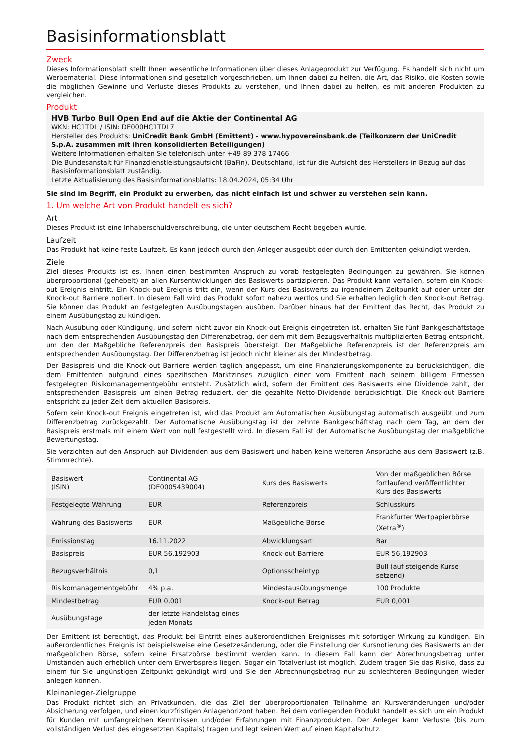Basisinformationsblatt
Zweck
Dieses Informationsblatt stellt Ihnen wesentliche Informationen über dieses Anlageprodukt zur Verfügung. Es handelt sich nicht um Werbematerial. Diese Informationen sind gesetzlich vorgeschrieben, um Ihnen dabei zu helfen, die Art, das Risiko, die Kosten sowie die möglichen Gewinne und Verluste dieses Produkts zu verstehen, und Ihnen dabei zu helfen, es mit anderen Produkten zu vergleichen.
Produkt
HVB Turbo Bull Open End auf die Aktie der Continental AG
WKN: HC1TDL / ISIN: DE000HC1TDL7
Hersteller des Produkts: UniCredit Bank GmbH (Emittent) - www.hypovereinsbank.de (Teilkonzern der UniCredit S.p.A. zusammen mit ihren konsolidierten Beteiligungen)
Weitere Informationen erhalten Sie telefonisch unter +49 89 378 17466
Die Bundesanstalt für Finanzdienstleistungsaufsicht (BaFin), Deutschland, ist für die Aufsicht des Herstellers in Bezug auf das Basisinformationsblatt zuständig.
Letzte Aktualisierung des Basisinformationsblatts: 18.04.2024, 05:34 Uhr
Sie sind im Begriff, ein Produkt zu erwerben, das nicht einfach ist und schwer zu verstehen sein kann.
1. Um welche Art von Produkt handelt es sich?
Art
Dieses Produkt ist eine Inhaberschuldverschreibung, die unter deutschem Recht begeben wurde.
Laufzeit
Das Produkt hat keine feste Laufzeit. Es kann jedoch durch den Anleger ausgeübt oder durch den Emittenten gekündigt werden.
Ziele
Ziel dieses Produkts ist es, Ihnen einen bestimmten Anspruch zu vorab festgelegten Bedingungen zu gewähren. Sie können überproportional (gehebelt) an allen Kursentwicklungen des Basiswerts partizipieren. Das Produkt kann verfallen, sofern ein Knock-out Ereignis eintritt. Ein Knock-out Ereignis tritt ein, wenn der Kurs des Basiswerts zu irgendeinem Zeitpunkt auf oder unter der Knock-out Barriere notiert. In diesem Fall wird das Produkt sofort nahezu wertlos und Sie erhalten lediglich den Knock-out Betrag. Sie können das Produkt an festgelegten Ausübungstagen ausüben. Darüber hinaus hat der Emittent das Recht, das Produkt zu einem Ausübungstag zu kündigen.
Nach Ausübung oder Kündigung, und sofern nicht zuvor ein Knock-out Ereignis eingetreten ist, erhalten Sie fünf Bankgeschäftstage nach dem entsprechenden Ausübungstag den Differenzbetrag, der dem mit dem Bezugsverhältnis multiplizierten Betrag entspricht, um den der Maßgebliche Referenzpreis den Basispreis übersteigt. Der Maßgebliche Referenzpreis ist der Referenzpreis am entsprechenden Ausübungstag. Der Differenzbetrag ist jedoch nicht kleiner als der Mindestbetrag.
Der Basispreis und die Knock-out Barriere werden täglich angepasst, um eine Finanzierungskomponente zu berücksichtigen, die dem Emittenten aufgrund eines spezifischen Marktzinses zuzüglich einer vom Emittent nach seinem billigem Ermessen festgelegten Risikomanagementgebühr entsteht. Zusätzlich wird, sofern der Emittent des Basiswerts eine Dividende zahlt, der entsprechenden Basispreis um einen Betrag reduziert, der die gezahlte Netto-Dividende berücksichtigt. Die Knock-out Barriere entspricht zu jeder Zeit dem aktuellen Basispreis.
Sofern kein Knock-out Ereignis eingetreten ist, wird das Produkt am Automatischen Ausübungstag automatisch ausgeübt und zum Differenzbetrag zurückgezahlt. Der Automatische Ausübungstag ist der zehnte Bankgeschäftstag nach dem Tag, an dem der Basispreis erstmals mit einem Wert von null festgestellt wird. In diesem Fall ist der Automatische Ausübungstag der maßgebliche Bewertungstag.
Sie verzichten auf den Anspruch auf Dividenden aus dem Basiswert und haben keine weiteren Ansprüche aus dem Basiswert (z.B. Stimmrechte).
| Basiswert (ISIN) | Continental AG (DE0005439004) | Kurs des Basiswerts | Von der maßgeblichen Börse fortlaufend veröffentlichter Kurs des Basiswerts |
| Festgelegte Währung | EUR | Referenzpreis | Schlusskurs |
| Währung des Basiswerts | EUR | Maßgebliche Börse | Frankfurter Wertpapierbörse (Xetra<sup>®</sup>) |
| Emissionstag | 16.11.2022 | Abwicklungsart | Bar |
| Basispreis | EUR 56,192903 | Knock-out Barriere | EUR 56,192903 |
| Bezugsverhältnis | 0,1 | Optionsscheintyp | Bull (auf steigende Kurse setzend) |
| Risikomanagementgebühr | 4% p.a. | Mindestausübungsmenge | 100 Produkte |
| Mindestbetrag | EUR 0,001 | Knock-out Betrag | EUR 0,001 |
| Ausübungstage | der letzte Handelstag eines jeden Monats | | |
Der Emittent ist berechtigt, das Produkt bei Eintritt eines außerordentlichen Ereignisses mit sofortiger Wirkung zu kündigen. Ein außerordentliches Ereignis ist beispielsweise eine Gesetzesänderung, oder die Einstellung der Kursnotierung des Basiswerts an der maßgeblichen Börse, sofern keine Ersatzbörse bestimmt werden kann. In diesem Fall kann der Abrechnungsbetrag unter Umständen auch erheblich unter dem Erwerbspreis liegen. Sogar ein Totalverlust ist möglich. Zudem tragen Sie das Risiko, dass zu einem für Sie ungünstigen Zeitpunkt gekündigt wird und Sie den Abrechnungsbetrag nur zu schlechteren Bedingungen wieder anlegen können.
Kleinanleger-Zielgruppe
Das Produkt richtet sich an Privatkunden, die das Ziel der überproportionalen Teilnahme an Kursveränderungen und/oder Absicherung verfolgen, und einen kurzfristigen Anlagehorizont haben. Bei dem vorliegenden Produkt handelt es sich um ein Produkt für Kunden mit umfangreichen Kenntnissen und/oder Erfahrungen mit Finanzprodukten. Der Anleger kann Verluste (bis zum vollständigen Verlust des eingesetzten Kapitals) tragen und legt keinen Wert auf einen Kapitalschutz.